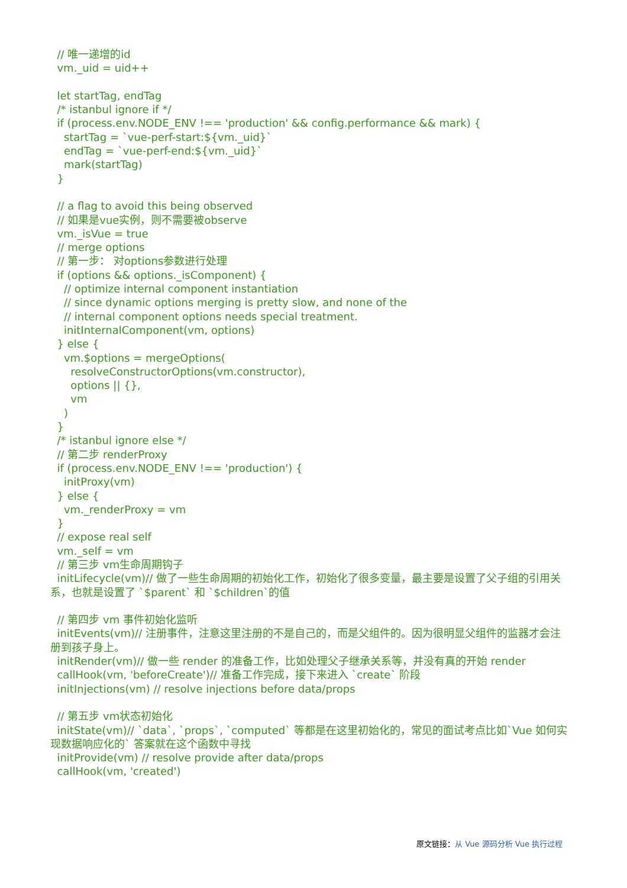// 唯一递增的id vm._uid = uid++ let startTag, endTag /* istanbul ignore if */ if (process.env.NODE_ENV !== 'production' && config.performance && mark) { startTag = `vue-perf-start:${vm._uid}` endTag = `vue-perf-end:${vm._uid}` mark(startTag) } // a flag to avoid this being observed // 如果是vue实例，则不需要被observe vm._isVue = true // merge options // 第一步： 对options参数进行处理 if (options && options._isComponent) { // optimize internal component instantiation // since dynamic options merging is pretty slow, and none of the // internal component options needs special treatment. initInternalComponent(vm, options) } else { vm.$options = mergeOptions( resolveConstructorOptions(vm.constructor), options || {}, vm ) } /* istanbul ignore else */ // 第二步 renderProxy if (process.env.NODE_ENV !== 'production') { initProxy(vm) } else { vm._renderProxy = vm } // expose real self vm._self = vm // 第三步 vm生命周期钩子 initLifecycle(vm)// 做了一些生命周期的初始化工作，初始化了很多变量，最主要是设置了父子组的引用关系，也就是设置了 `$parent` 和 `$children`的值 // 第四步 vm 事件初始化监听 initEvents(vm)// 注册事件，注意这里注册的不是自己的，而是父组件的。因为很明显父组件的监器才会注册到孩子身上。 initRender(vm)// 做一些 render 的准备工作，比如处理父子继承关系等，并没有真的开始 render callHook(vm, 'beforeCreate')// 准备工作完成，接下来进入 `create` 阶段 initInjections(vm) // resolve injections before data/props // 第五步 vm状态初始化 initState(vm)// `data`, `props`, `computed` 等都是在这里初始化的，常见的面试考点比如`Vue 如何实现数据响应化的` 答案就在这个函数中寻找 initProvide(vm) // resolve provide after data/props callHook(vm, 'created')
原文链接：从 Vue 源码分析 Vue 执行过程